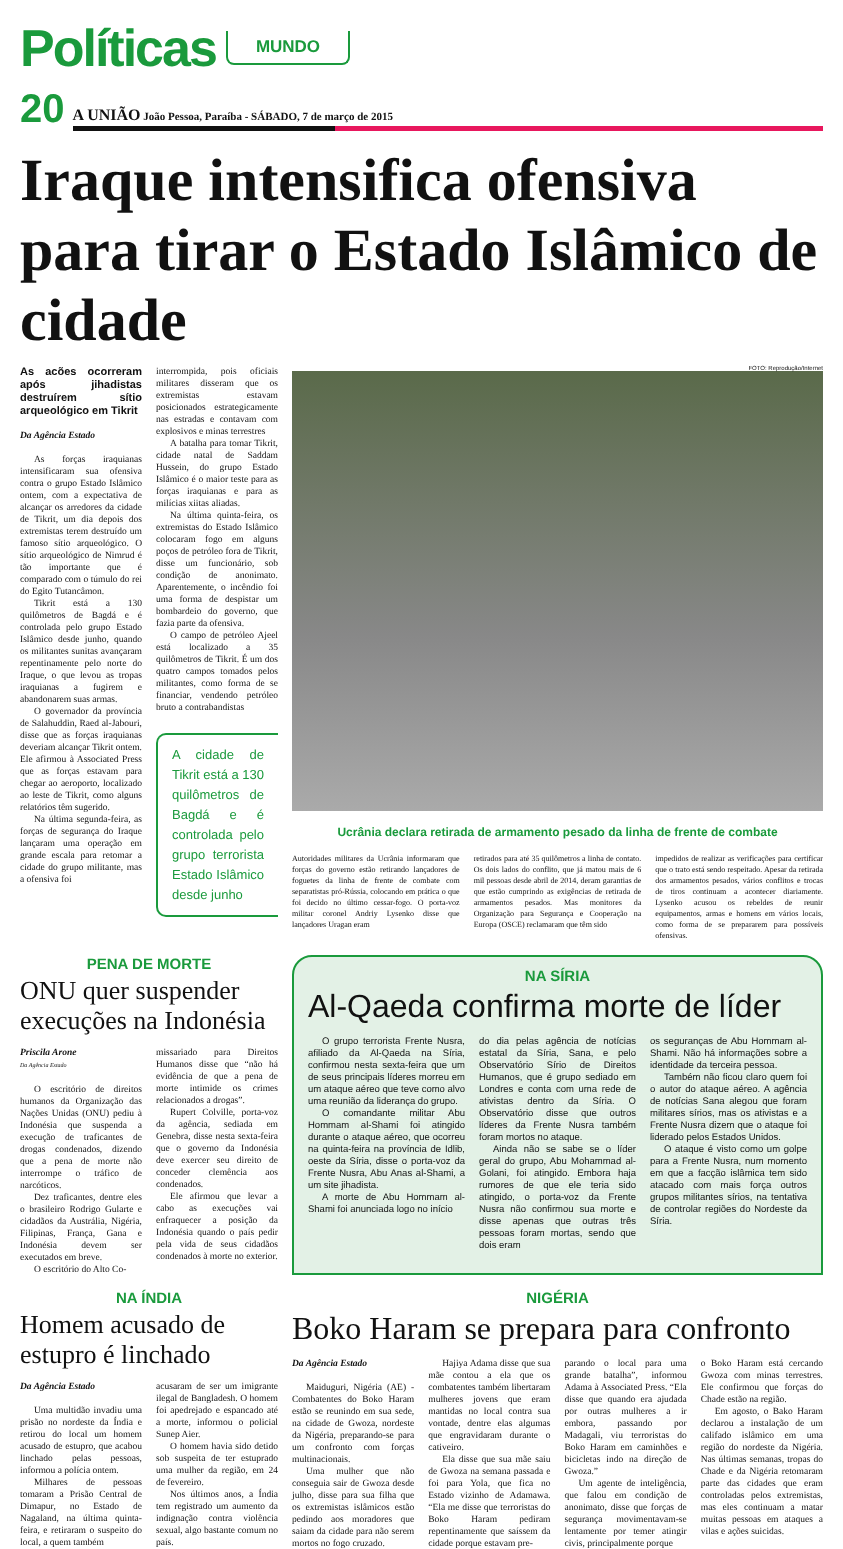Políticas
MUNDO
20
A UNIÃO João Pessoa, Paraíba - SÁBADO, 7 de março de 2015
Iraque intensifica ofensiva para tirar o Estado Islâmico de cidade
As acões ocorreram após jihadistas destruírem sítio arqueológico em Tikrit
Da Agência Estado
As forças iraquianas intensificaram sua ofensiva contra o grupo Estado Islâmico ontem, com a expectativa de alcançar os arredores da cidade de Tikrit, um dia depois dos extremistas terem destruído um famoso sítio arqueológico. O sítio arqueológico de Nimrud é tão importante que é comparado com o túmulo do rei do Egito Tutancâmon.
Tikrit está a 130 quilômetros de Bagdá e é controlada pelo grupo Estado Islâmico desde junho, quando os militantes sunitas avançaram repentinamente pelo norte do Iraque, o que levou as tropas iraquianas a fugirem e abandonarem suas armas.
O governador da província de Salahuddin, Raed al-Jabouri, disse que as forças iraquianas deveriam alcançar Tikrit ontem. Ele afirmou à Associated Press que as forças estavam para chegar ao aeroporto, localizado ao leste de Tikrit, como alguns relatórios têm sugerido.
Na última segunda-feira, as forças de segurança do Iraque lançaram uma operação em grande escala para retomar a cidade do grupo militante, mas a ofensiva foi
interrompida, pois oficiais militares disseram que os extremistas estavam posicionados estrategicamente nas estradas e contavam com explosivos e minas terrestres
A batalha para tomar Tikrit, cidade natal de Saddam Hussein, do grupo Estado Islâmico é o maior teste para as forças iraquianas e para as milícias xiitas aliadas.
Na última quinta-feira, os extremistas do Estado Islâmico colocaram fogo em alguns poços de petróleo fora de Tikrit, disse um funcionário, sob condição de anonimato. Aparentemente, o incêndio foi uma forma de despistar um bombardeio do governo, que fazia parte da ofensiva.
O campo de petróleo Ajeel está localizado a 35 quilômetros de Tikrit. É um dos quatro campos tomados pelos militantes, como forma de se financiar, vendendo petróleo bruto a contrabandistas
A cidade de Tikrit está a 130 quilômetros de Bagdá e é controlada pelo grupo terrorista Estado Islâmico desde junho
FOTO: Reprodução/Internet
Ucrânia declara retirada de armamento pesado da linha de frente de combate
Autoridades militares da Ucrânia informaram que forças do governo estão retirando lançadores de foguetes da linha de frente de combate com separatistas pró-Rússia, colocando em prática o que foi decido no último cessar-fogo. O porta-voz militar coronel Andriy Lysenko disse que lançadores Uragan eram
retirados para até 35 quilômetros a linha de contato. Os dois lados do conflito, que já matou mais de 6 mil pessoas desde abril de 2014, deram garantias de que estão cumprindo as exigências de retirada de armamentos pesados. Mas monitores da Organização para Segurança e Cooperação na Europa (OSCE) reclamaram que têm sido
impedidos de realizar as verificações para certificar que o trato está sendo respeitado. Apesar da retirada dos armamentos pesados, vários conflitos e trocas de tiros continuam a acontecer diariamente. Lysenko acusou os rebeldes de reunir equipamentos, armas e homens em vários locais, como forma de se prepararem para possíveis ofensivas.
PENA DE MORTE
ONU quer suspender execuções na Indonésia
Priscila Arone
Da Agência Estado
O escritório de direitos humanos da Organização das Nações Unidas (ONU) pediu à Indonésia que suspenda a execução de traficantes de drogas condenados, dizendo que a pena de morte não interrompe o tráfico de narcóticos.
Dez traficantes, dentre eles o brasileiro Rodrigo Gularte e cidadãos da Austrália, Nigéria, Filipinas, França, Gana e Indonésia devem ser executados em breve.
O escritório do Alto Co-
missariado para Direitos Humanos disse que “não há evidência de que a pena de morte intimide os crimes relacionados a drogas”.
Rupert Colville, porta-voz da agência, sediada em Genebra, disse nesta sexta-feira que o governo da Indonésia deve exercer seu direito de conceder clemência aos condenados.
Ele afirmou que levar a cabo as execuções vai enfraquecer a posição da Indonésia quando o país pedir pela vida de seus cidadãos condenados à morte no exterior.
NA SÍRIA
Al-Qaeda confirma morte de líder
O grupo terrorista Frente Nusra, afiliado da Al-Qaeda na Síria, confirmou nesta sexta-feira que um de seus principais líderes morreu em um ataque aéreo que teve como alvo uma reunião da liderança do grupo.
O comandante militar Abu Hommam al-Shami foi atingido durante o ataque aéreo, que ocorreu na quinta-feira na província de Idlib, oeste da Síria, disse o porta-voz da Frente Nusra, Abu Anas al-Shami, a um site jihadista.
A morte de Abu Hommam al-Shami foi anunciada logo no início
do dia pelas agência de notícias estatal da Síria, Sana, e pelo Observatório Sírio de Direitos Humanos, que é grupo sediado em Londres e conta com uma rede de ativistas dentro da Síria. O Observatório disse que outros líderes da Frente Nusra também foram mortos no ataque.
Ainda não se sabe se o líder geral do grupo, Abu Mohammad al-Golani, foi atingido. Embora haja rumores de que ele teria sido atingido, o porta-voz da Frente Nusra não confirmou sua morte e disse apenas que outras três pessoas foram mortas, sendo que dois eram
os seguranças de Abu Hommam al-Shami. Não há informações sobre a identidade da terceira pessoa.
Também não ficou claro quem foi o autor do ataque aéreo. A agência de notícias Sana alegou que foram militares sírios, mas os ativistas e a Frente Nusra dizem que o ataque foi liderado pelos Estados Unidos.
O ataque é visto como um golpe para a Frente Nusra, num momento em que a facção islâmica tem sido atacado com mais força outros grupos militantes sírios, na tentativa de controlar regiões do Nordeste da Síria.
NA ÍNDIA
Homem acusado de estupro é linchado
Da Agência Estado
Uma multidão invadiu uma prisão no nordeste da Índia e retirou do local um homem acusado de estupro, que acabou linchado pelas pessoas, informou a polícia ontem.
Milhares de pessoas tomaram a Prisão Central de Dimapur, no Estado de Nagaland, na última quinta-feira, e retiraram o suspeito do local, a quem também
acusaram de ser um imigrante ilegal de Bangladesh. O homem foi apedrejado e espancado até a morte, informou o policial Sunep Aier.
O homem havia sido detido sob suspeita de ter estuprado uma mulher da região, em 24 de fevereiro.
Nos últimos anos, a Índia tem registrado um aumento da indignação contra violência sexual, algo bastante comum no país.
NIGÉRIA
Boko Haram se prepara para confronto
Da Agência Estado
Maiduguri, Nigéria (AE) - Combatentes do Boko Haram estão se reunindo em sua sede, na cidade de Gwoza, nordeste da Nigéria, preparando-se para um confronto com forças multinacionais.
Uma mulher que não conseguia sair de Gwoza desde julho, disse para sua filha que os extremistas islâmicos estão pedindo aos moradores que saiam da cidade para não serem mortos no fogo cruzado.
Hajiya Adama disse que sua mãe contou a ela que os combatentes também libertaram mulheres jovens que eram mantidas no local contra sua vontade, dentre elas algumas que engravidaram durante o cativeiro.
Ela disse que sua mãe saiu de Gwoza na semana passada e foi para Yola, que fica no Estado vizinho de Adamawa. “Ela me disse que terroristas do Boko Haram pediram repentinamente que saíssem da cidade porque estavam pre-
parando o local para uma grande batalha”, informou Adama à Associated Press. “Ela disse que quando era ajudada por outras mulheres a ir embora, passando por Madagali, viu terroristas do Boko Haram em caminhões e bicicletas indo na direção de Gwoza.”
Um agente de inteligência, que falou em condição de anonimato, disse que forças de segurança movimentavam-se lentamente por temer atingir civis, principalmente porque
o Boko Haram está cercando Gwoza com minas terrestres. Ele confirmou que forças do Chade estão na região.
Em agosto, o Bako Haram declarou a instalação de um califado islâmico em uma região do nordeste da Nigéria. Nas últimas semanas, tropas do Chade e da Nigéria retomaram parte das cidades que eram controladas pelos extremistas, mas eles continuam a matar muitas pessoas em ataques a vilas e ações suicidas.